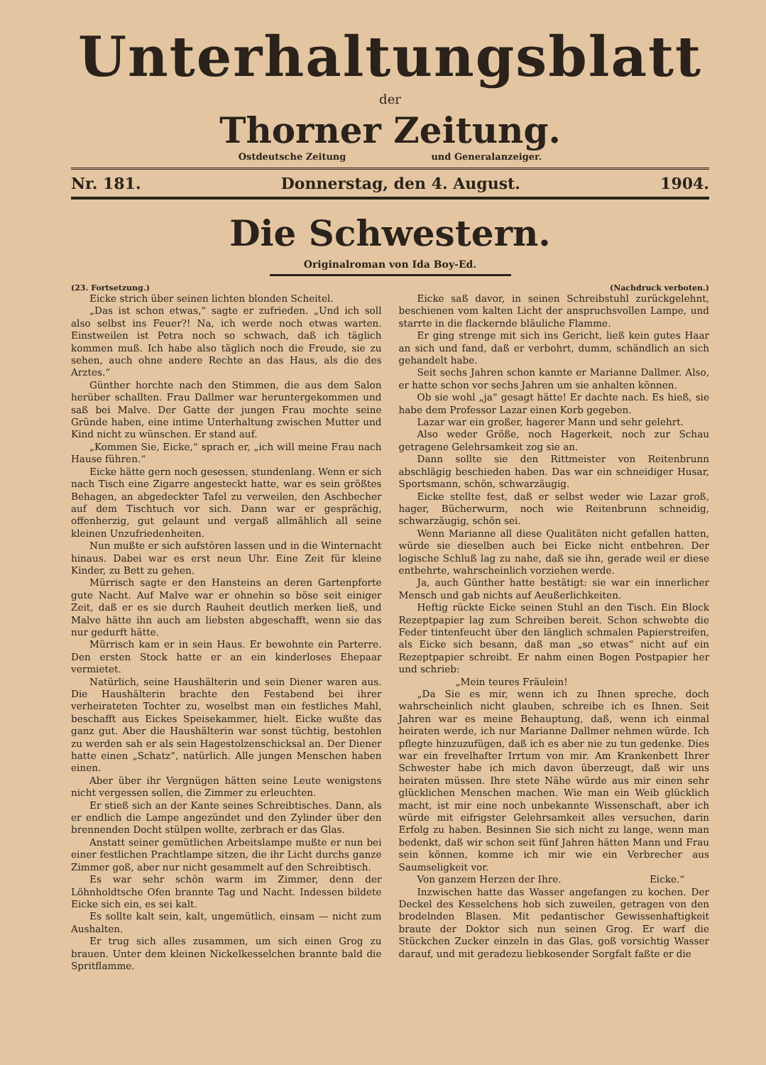Unterhaltungsblatt
der
Thorner Zeitung.
Ostdeutsche Zeitung und Generalanzeiger.
Nr. 181. Donnerstag, den 4. August. 1904.
Die Schwestern.
Originalroman von Ida Boy-Ed.
(23. Fortsetzung.) (Nachdruck verboten.)
Eicke strich über seinen lichten blonden Scheitel.
„Das ist schon etwas,“ sagte er zufrieden. „Und ich soll also selbst ins Feuer?! Na, ich werde noch etwas warten. Einstweilen ist Petra noch so schwach, daß ich täglich kommen muß. Ich habe also täglich noch die Freude, sie zu sehen, auch ohne andere Rechte an das Haus, als die des Arztes.“
Günther horchte nach den Stimmen, die aus dem Salon herüber schallten. Frau Dallmer war heruntergekommen und saß bei Malve. Der Gatte der jungen Frau mochte seine Gründe haben, eine intime Unterhaltung zwischen Mutter und Kind nicht zu wünschen. Er stand auf.
„Kommen Sie, Eicke,“ sprach er, „ich will meine Frau nach Hause führen.“
Eicke hätte gern noch gesessen, stundenlang. Wenn er sich nach Tisch eine Zigarre angesteckt hatte, war es sein größtes Behagen, an abgedeckter Tafel zu verweilen, den Aschbecher auf dem Tischtuch vor sich. Dann war er gesprächig, offenherzig, gut gelaunt und vergaß allmählich all seine kleinen Unzufriedenheiten.
Nun mußte er sich aufstören lassen und in die Winternacht hinaus. Dabei war es erst neun Uhr. Eine Zeit für kleine Kinder, zu Bett zu gehen.
Mürrisch sagte er den Hansteins an deren Gartenpforte gute Nacht. Auf Malve war er ohnehin so böse seit einiger Zeit, daß er es sie durch Rauheit deutlich merken ließ, und Malve hätte ihn auch am liebsten abgeschafft, wenn sie das nur gedurft hätte.
Mürrisch kam er in sein Haus. Er bewohnte ein Parterre. Den ersten Stock hatte er an ein kinderloses Ehepaar vermietet.
Natürlich, seine Haushälterin und sein Diener waren aus. Die Haushälterin brachte den Festabend bei ihrer verheirateten Tochter zu, woselbst man ein festliches Mahl, beschafft aus Eickes Speisekammer, hielt. Eicke wußte das ganz gut. Aber die Haushälterin war sonst tüchtig, bestohlen zu werden sah er als sein Hagestolzenschicksal an. Der Diener hatte einen „Schatz“, natürlich. Alle jungen Menschen haben einen.
Aber über ihr Vergnügen hätten seine Leute wenigstens nicht vergessen sollen, die Zimmer zu erleuchten.
Er stieß sich an der Kante seines Schreibtisches. Dann, als er endlich die Lampe angezündet und den Zylinder über den brennenden Docht stülpen wollte, zerbrach er das Glas.
Anstatt seiner gemütlichen Arbeitslampe mußte er nun bei einer festlichen Prachtlampe sitzen, die ihr Licht durchs ganze Zimmer goß, aber nur nicht gesammelt auf den Schreibtisch.
Es war sehr schön warm im Zimmer, denn der Löhnholdtsche Ofen brannte Tag und Nacht. Indessen bildete Eicke sich ein, es sei kalt.
Es sollte kalt sein, kalt, ungemütlich, einsam — nicht zum Aushalten.
Er trug sich alles zusammen, um sich einen Grog zu brauen. Unter dem kleinen Nickelkesselchen brannte bald die Spritflamme.
Eicke saß davor, in seinen Schreibstuhl zurückgelehnt, beschienen vom kalten Licht der anspruchsvollen Lampe, und starrte in die flackernde bläuliche Flamme.
Er ging strenge mit sich ins Gericht, ließ kein gutes Haar an sich und fand, daß er verbohrt, dumm, schändlich an sich gehandelt habe.
Seit sechs Jahren schon kannte er Marianne Dallmer. Also, er hatte schon vor sechs Jahren um sie anhalten können.
Ob sie wohl „ja“ gesagt hätte! Er dachte nach. Es hieß, sie habe dem Professor Lazar einen Korb gegeben.
Lazar war ein großer, hagerer Mann und sehr gelehrt.
Also weder Größe, noch Hagerkeit, noch zur Schau getragene Gelehrsamkeit zog sie an.
Dann sollte sie den Rittmeister von Reitenbrunn abschlägig beschieden haben. Das war ein schneidiger Husar, Sportsmann, schön, schwarzäugig.
Eicke stellte fest, daß er selbst weder wie Lazar groß, hager, Bücherwurm, noch wie Reitenbrunn schneidig, schwarzäugig, schön sei.
Wenn Marianne all diese Qualitäten nicht gefallen hatten, würde sie dieselben auch bei Eicke nicht entbehren. Der logische Schluß lag zu nahe, daß sie ihn, gerade weil er diese entbehrte, wahrscheinlich vorziehen werde.
Ja, auch Günther hatte bestätigt: sie war ein innerlicher Mensch und gab nichts auf Aeußerlichkeiten.
Heftig rückte Eicke seinen Stuhl an den Tisch. Ein Block Rezeptpapier lag zum Schreiben bereit. Schon schwebte die Feder tintenfeucht über den länglich schmalen Papierstreifen, als Eicke sich besann, daß man „so etwas“ nicht auf ein Rezeptpapier schreibt. Er nahm einen Bogen Postpapier her und schrieb:
„Mein teures Fräulein!
„Da Sie es mir, wenn ich zu Ihnen spreche, doch wahrscheinlich nicht glauben, schreibe ich es Ihnen. Seit Jahren war es meine Behauptung, daß, wenn ich einmal heiraten werde, ich nur Marianne Dallmer nehmen würde. Ich pflegte hinzuzufügen, daß ich es aber nie zu tun gedenke. Dies war ein frevelhafter Irrtum von mir. Am Krankenbett Ihrer Schwester habe ich mich davon überzeugt, daß wir uns heiraten müssen. Ihre stete Nähe würde aus mir einen sehr glücklichen Menschen machen. Wie man ein Weib glücklich macht, ist mir eine noch unbekannte Wissenschaft, aber ich würde mit eifrigster Gelehrsamkeit alles versuchen, darin Erfolg zu haben. Besinnen Sie sich nicht zu lange, wenn man bedenkt, daß wir schon seit fünf Jahren hätten Mann und Frau sein können, komme ich mir wie ein Verbrecher aus Saumseligkeit vor.
Von ganzem Herzen der Ihre. Eicke.“
Inzwischen hatte das Wasser angefangen zu kochen. Der Deckel des Kesselchens hob sich zuweilen, getragen von den brodelnden Blasen. Mit pedantischer Gewissenhaftigkeit braute der Doktor sich nun seinen Grog. Er warf die Stückchen Zucker einzeln in das Glas, goß vorsichtig Wasser darauf, und mit geradezu liebkosender Sorgfalt faßte er die